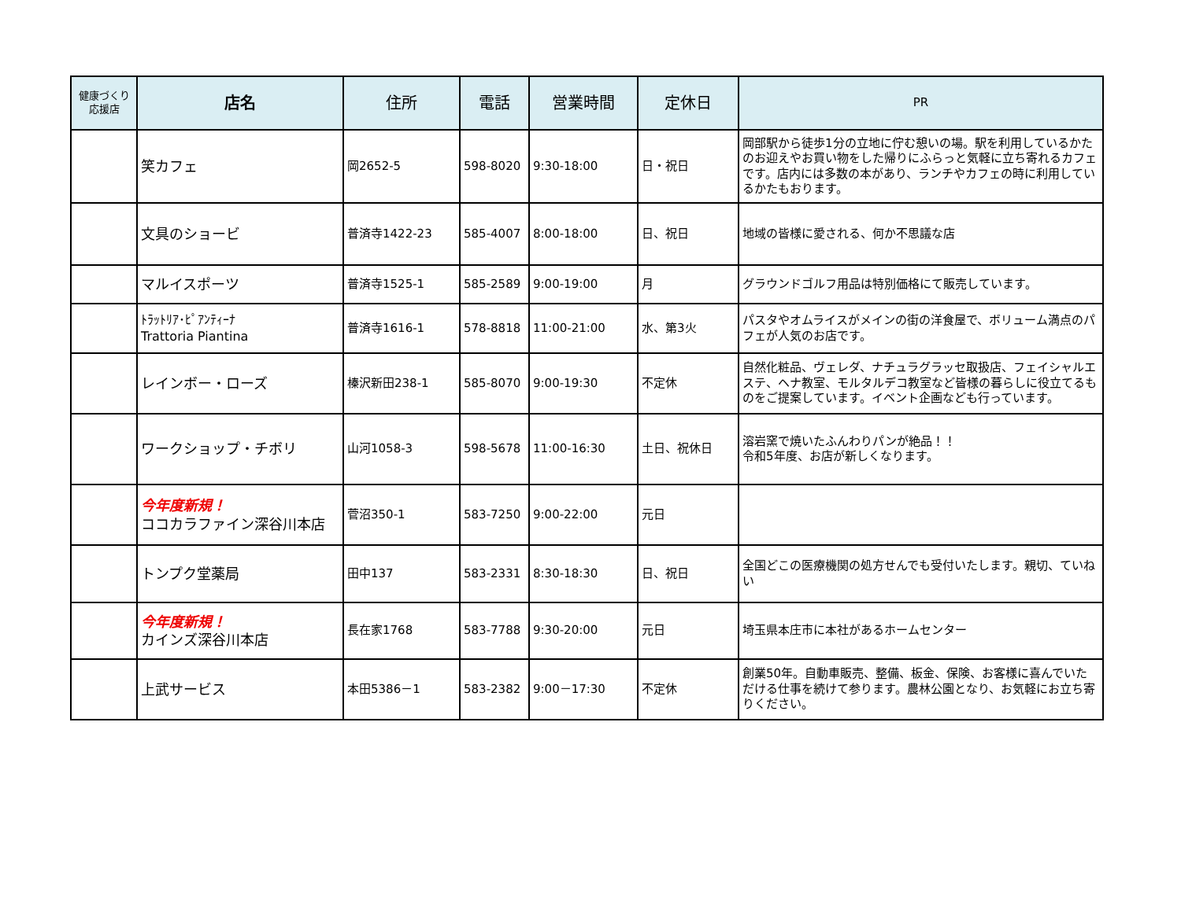| 健康づくり 応援店 | 店名 | 住所 | 電話 | 営業時間 | 定休日 | PR |
| --- | --- | --- | --- | --- | --- | --- |
| | 笑カフェ | 岡2652-5 | 598-8020 | 9:30-18:00 | 日・祝日 | 岡部駅から徒歩1分の立地に佇む憩いの場。駅を利用しているかたのお迎えやお買い物をした帰りにふらっと気軽に立ち寄れるカフェです。店内には多数の本があり、ランチやカフェの時に利用しているかたもおります。 |
| | 文具のショービ | 普済寺1422-23 | 585-4007 | 8:00-18:00 | 日、祝日 | 地域の皆様に愛される、何か不思議な店 |
| | マルイスポーツ | 普済寺1525-1 | 585-2589 | 9:00-19:00 | 月 | グラウンドゴルフ用品は特別価格にて販売しています。 |
| | ﾄﾗｯﾄﾘｱ･ﾋﾟｱﾝﾃｨｰﾅ Trattoria Piantina | 普済寺1616-1 | 578-8818 | 11:00-21:00 | 水、第3火 | パスタやオムライスがメインの街の洋食屋で、ボリューム満点のパフェが人気のお店です。 |
| | レインボー・ローズ | 榛沢新田238-1 | 585-8070 | 9:00-19:30 | 不定休 | 自然化粧品、ヴェレダ、ナチュラグラッセ取扱店、フェイシャルエステ、ヘナ教室、モルタルデコ教室など皆様の暮らしに役立てるものをご提案しています。イベント企画なども行っています。 |
| | ワークショップ・チボリ | 山河1058-3 | 598-5678 | 11:00-16:30 | 土日、祝休日 | 溶岩窯で焼いたふんわりパンが絶品！！ 令和5年度、お店が新しくなります。 |
| | 今年度新規！ ココカラファイン深谷川本店 | 菅沼350-1 | 583-7250 | 9:00-22:00 | 元日 | |
| | トンプク堂薬局 | 田中137 | 583-2331 | 8:30-18:30 | 日、祝日 | 全国どこの医療機関の処方せんでも受付いたします。親切、ていねい |
| | 今年度新規！ カインズ深谷川本店 | 長在家1768 | 583-7788 | 9:30-20:00 | 元日 | 埼玉県本庄市に本社があるホームセンター |
| | 上武サービス | 本田5386－1 | 583-2382 | 9:00－17:30 | 不定休 | 創業50年。自動車販売、整備、板金、保険、お客様に喜んでいただける仕事を続けて参ります。農林公園となり、お気軽にお立ち寄りください。 |